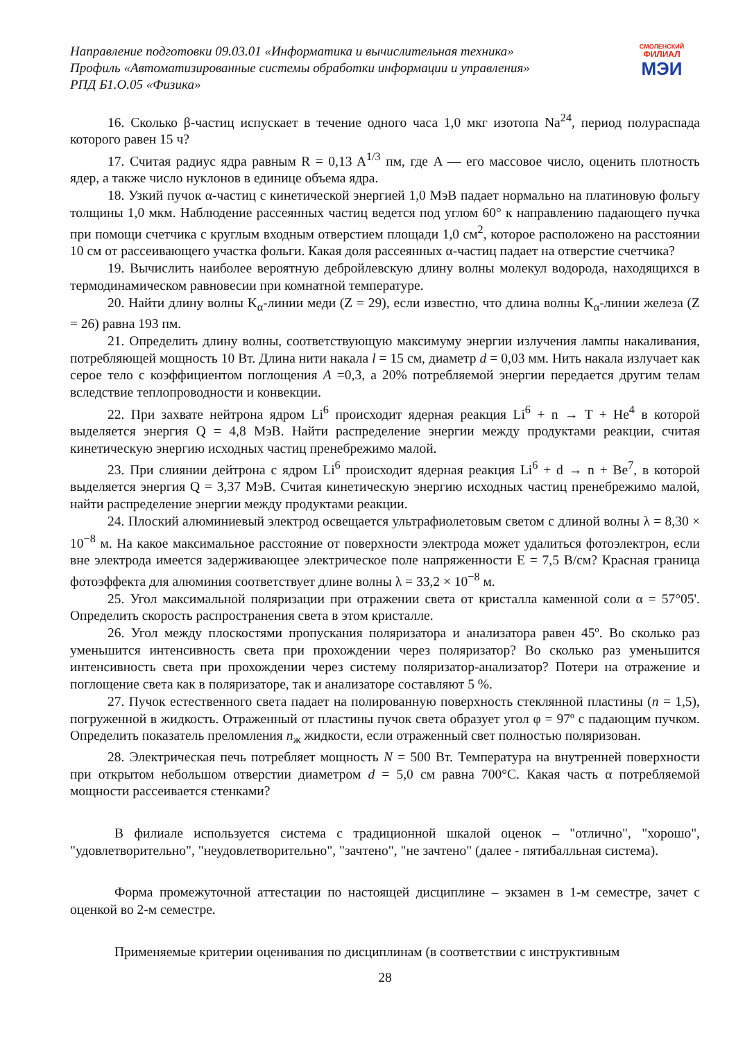Направление подготовки 09.03.01 «Информатика и вычислительная техника»
Профиль «Автоматизированные системы обработки информации и управления»
РПД Б1.О.05 «Физика»
СМОЛЕНСКИЙ
ФИЛИАЛ
МЭИ
16. Сколько β-частиц испускает в течение одного часа 1,0 мкг изотопа Na<sup>24</sup>, период полураспада которого равен 15 ч?
17. Считая радиус ядра равным R = 0,13 A<sup>1/3</sup> пм, где A — его массовое число, оценить плотность ядер, а также число нуклонов в единице объема ядра.
18. Узкий пучок α-частиц с кинетической энергией 1,0 МэВ падает нормально на платиновую фольгу толщины 1,0 мкм. Наблюдение рассеянных частиц ведется под углом 60° к направлению падающего пучка при помощи счетчика с круглым входным отверстием площади 1,0 см<sup>2</sup>, которое расположено на расстоянии 10 см от рассеивающего участка фольги. Какая доля рассеянных α-частиц падает на отверстие счетчика?
19. Вычислить наиболее вероятную дебройлевскую длину волны молекул водорода, находящихся в термодинамическом равновесии при комнатной температуре.
20. Найти длину волны K<sub>α</sub>-линии меди (Z = 29), если известно, что длина волны K<sub>α</sub>-линии железа (Z = 26) равна 193 пм.
21. Определить длину волны, соответствующую максимуму энергии излучения лампы накаливания, потребляющей мощность 10 Вт. Длина нити накала l = 15 см, диаметр d = 0,03 мм. Нить накала излучает как серое тело с коэффициентом поглощения A =0,3, а 20% потребляемой энергии передается другим телам вследствие теплопроводности и конвекции.
22. При захвате нейтрона ядром Li<sup>6</sup> происходит ядерная реакция Li<sup>6</sup> + n → T + He<sup>4</sup> в которой выделяется энергия Q = 4,8 МэВ. Найти распределение энергии между продуктами реакции, считая кинетическую энергию исходных частиц пренебрежимо малой.
23. При слиянии дейтрона с ядром Li<sup>6</sup> происходит ядерная реакция Li<sup>6</sup> + d → n + Be<sup>7</sup>, в которой выделяется энергия Q = 3,37 МэВ. Считая кинетическую энергию исходных частиц пренебрежимо малой, найти распределение энергии между продуктами реакции.
24. Плоский алюминиевый электрод освещается ультрафиолетовым светом с длиной волны λ = 8,30 × 10<sup>−8</sup> м. На какое максимальное расстояние от поверхности электрода может удалиться фотоэлектрон, если вне электрода имеется задерживающее электрическое поле напряженности E = 7,5 В/см? Красная граница фотоэффекта для алюминия соответствует длине волны λ = 33,2 × 10<sup>−8</sup> м.
25. Угол максимальной поляризации при отражении света от кристалла каменной соли α = 57°05'. Определить скорость распространения света в этом кристалле.
26. Угол между плоскостями пропускания поляризатора и анализатора равен 45º. Во сколько раз уменьшится интенсивность света при прохождении через поляризатор? Во сколько раз уменьшится интенсивность света при прохождении через систему поляризатор-анализатор? Потери на отражение и поглощение света как в поляризаторе, так и анализаторе составляют 5 %.
27. Пучок естественного света падает на полированную поверхность стеклянной пластины (n = 1,5), погруженной в жидкость. Отраженный от пластины пучок света образует угол φ = 97º с падающим пучком. Определить показатель преломления n<sub>ж</sub> жидкости, если отраженный свет полностью поляризован.
28. Электрическая печь потребляет мощность N = 500 Вт. Температура на внутренней поверхности при открытом небольшом отверстии диаметром d = 5,0 см равна 700°С. Какая часть α потребляемой мощности рассеивается стенками?
В филиале используется система с традиционной шкалой оценок – "отлично", "хорошо", "удовлетворительно", "неудовлетворительно", "зачтено", "не зачтено" (далее - пятибалльная система).
Форма промежуточной аттестации по настоящей дисциплине – экзамен в 1-м семестре, зачет с оценкой во 2-м семестре.
Применяемые критерии оценивания по дисциплинам (в соответствии с инструктивным
28